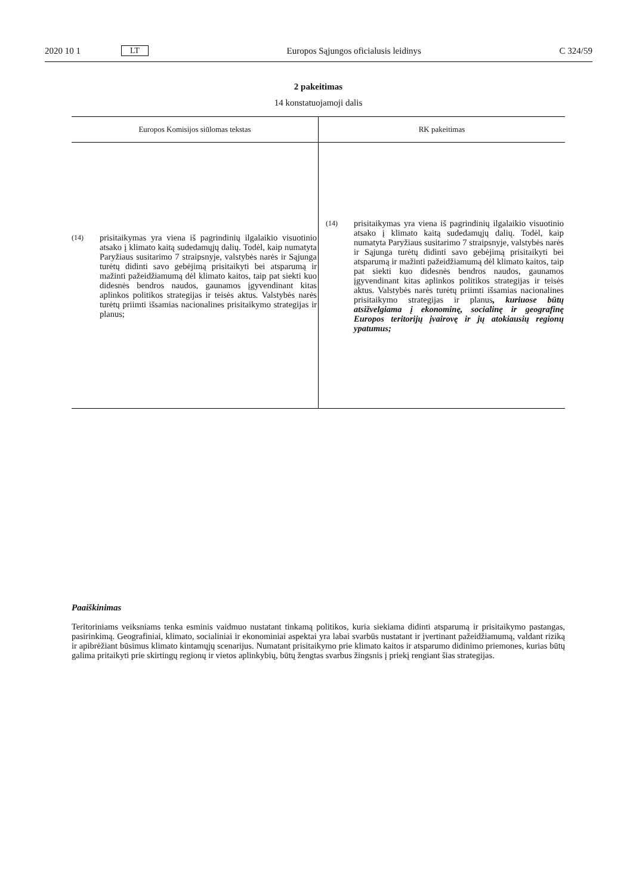2020 10 1 LT Europos Sąjungos oficialusis leidinys C 324/59
2 pakeitimas
14 konstatuojamoji dalis
| Europos Komisijos siūlomas tekstas | RK pakeitimas |
| --- | --- |
| (14) prisitaikymas yra viena iš pagrindinių ilgalaikio visuotinio atsako į klimato kaitą sudedamųjų dalių. Todėl, kaip numatyta Paryžiaus susitarimo 7 straipsnyje, valstybės narės ir Sąjunga turėtų didinti savo gebėjimą prisitaikyti bei atsparumą ir mažinti pažeidžiamumą dėl klimato kaitos, taip pat siekti kuo didesnės bendros naudos, gaunamos įgyvendinant kitas aplinkos politikos strategijas ir teisės aktus. Valstybės narės turėtų priimti išsamias nacionalines prisitaikymo strategijas ir planus; | (14) prisitaikymas yra viena iš pagrindinių ilgalaikio visuotinio atsako į klimato kaitą sudedamųjų dalių. Todėl, kaip numatyta Paryžiaus susitarimo 7 straipsnyje, valstybės narės ir Sąjunga turėtų didinti savo gebėjimą prisitaikyti bei atsparumą ir mažinti pažeidžiamumą dėl klimato kaitos, taip pat siekti kuo didesnės bendros naudos, gaunamos įgyvendinant kitas aplinkos politikos strategijas ir teisės aktus. Valstybės narės turėtų priimti išsamias nacionalines prisitaikymo strategijas ir planus , kuriuose būtų atsižvelgiama į ekonominę, socialinę ir geografinę Europos teritorijų įvairovę ir jų atokiausių regionų ypatumus; |
Paaiškinimas
Teritoriniams veiksniams tenka esminis vaidmuo nustatant tinkamą politikos, kuria siekiama didinti atsparumą ir prisitaikymo pastangas, pasirinkimą. Geografiniai, klimato, socialiniai ir ekonominiai aspektai yra labai svarbūs nustatant ir įvertinant pažeidžiamumą, valdant riziką ir apibrėžiant būsimus klimato kintamųjų scenarijus. Numatant prisitaikymo prie klimato kaitos ir atsparumo didinimo priemones, kurias būtų galima pritaikyti prie skirtingų regionų ir vietos aplinkybių, būtų žengtas svarbus žingsnis į priekį rengiant šias strategijas.